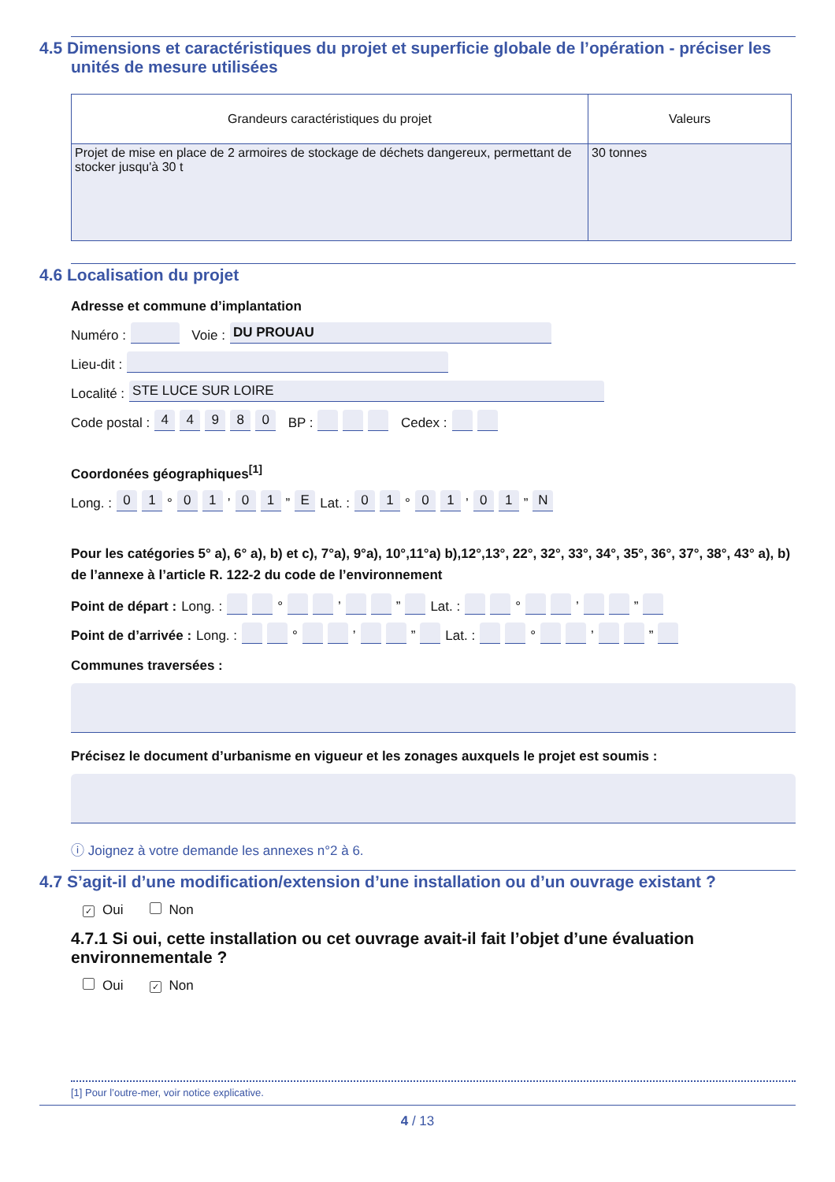4.5 Dimensions et caractéristiques du projet et superficie globale de l’opération - préciser les unités de mesure utilisées
| Grandeurs caractéristiques du projet | Valeurs |
| --- | --- |
| Projet de mise en place de 2 armoires de stockage de déchets dangereux, permettant de stocker jusqu'à 30 t | 30 tonnes |
4.6 Localisation du projet
Adresse et commune d’implantation
Numéro : Voie : DU PROUAU
Lieu-dit :
Localité : STE LUCE SUR LOIRE
Code postal : 44980 BP : Cedex :
Coordonées géographiques<sup>[1]</sup>
Long. : 01 ° 01 ’ 01 ” E Lat. : 01 ° 01 ’ 01 ” N
Pour les catégories 5° a), 6° a), b) et c), 7°a), 9°a), 10°,11°a) b),12°,13°, 22°, 32°, 33°, 34°, 35°, 36°, 37°, 38°, 43° a), b) de l’annexe à l’article R. 122-2 du code de l’environnement
Point de départ : Long. : ° ’ ” Lat. : ° ’ ”
Point de d’arrivée : Long. : ° ’ ” Lat. : ° ’ ”
Communes traversées :
Précisez le document d’urbanisme en vigueur et les zonages auxquels le projet est soumis :
ⓘ Joignez à votre demande les annexes n°2 à 6.
4.7 S’agit-il d’une modification/extension d’une installation ou d’un ouvrage existant ?
✓ Oui Non
4.7.1 Si oui, cette installation ou cet ouvrage avait-il fait l’objet d’une évaluation environnementale ?
Oui ✓ Non
[1] Pour l’outre-mer, voir notice explicative.
4 / 13